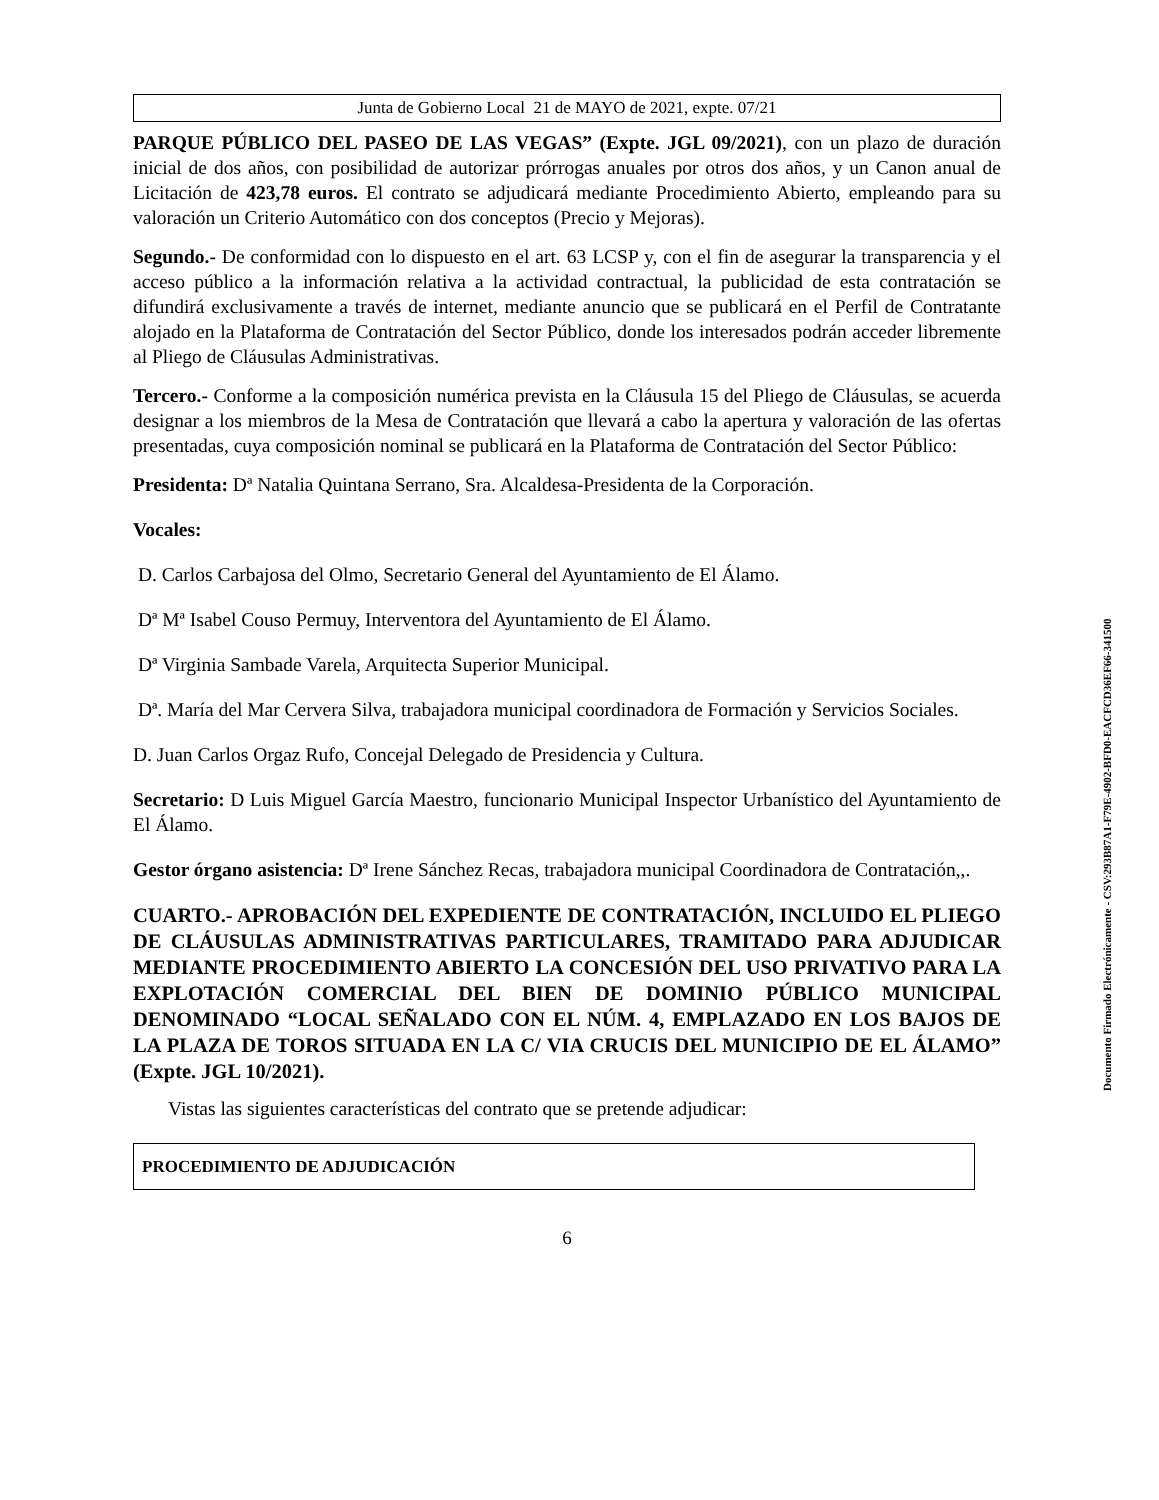Junta de Gobierno Local 21 de MAYO de 2021, expte. 07/21
PARQUE PÚBLICO DEL PASEO DE LAS VEGAS” (Expte. JGL 09/2021), con un plazo de duración inicial de dos años, con posibilidad de autorizar prórrogas anuales por otros dos años, y un Canon anual de Licitación de 423,78 euros. El contrato se adjudicará mediante Procedimiento Abierto, empleando para su valoración un Criterio Automático con dos conceptos (Precio y Mejoras).
Segundo.- De conformidad con lo dispuesto en el art. 63 LCSP y, con el fin de asegurar la transparencia y el acceso público a la información relativa a la actividad contractual, la publicidad de esta contratación se difundirá exclusivamente a través de internet, mediante anuncio que se publicará en el Perfil de Contratante alojado en la Plataforma de Contratación del Sector Público, donde los interesados podrán acceder libremente al Pliego de Cláusulas Administrativas.
Tercero.- Conforme a la composición numérica prevista en la Cláusula 15 del Pliego de Cláusulas, se acuerda designar a los miembros de la Mesa de Contratación que llevará a cabo la apertura y valoración de las ofertas presentadas, cuya composición nominal se publicará en la Plataforma de Contratación del Sector Público:
Presidenta: Dª Natalia Quintana Serrano, Sra. Alcaldesa-Presidenta de la Corporación.
Vocales:
D. Carlos Carbajosa del Olmo, Secretario General del Ayuntamiento de El Álamo.
Dª Mª Isabel Couso Permuy, Interventora del Ayuntamiento de El Álamo.
Dª Virginia Sambade Varela, Arquitecta Superior Municipal.
Dª. María del Mar Cervera Silva, trabajadora municipal coordinadora de Formación y Servicios Sociales.
D. Juan Carlos Orgaz Rufo, Concejal Delegado de Presidencia y Cultura.
Secretario: D Luis Miguel García Maestro, funcionario Municipal Inspector Urbanístico del Ayuntamiento de El Álamo.
Gestor órgano asistencia: Dª Irene Sánchez Recas, trabajadora municipal Coordinadora de Contratación,,.
CUARTO.- APROBACIÓN DEL EXPEDIENTE DE CONTRATACIÓN, INCLUIDO EL PLIEGO DE CLÁUSULAS ADMINISTRATIVAS PARTICULARES, TRAMITADO PARA ADJUDICAR MEDIANTE PROCEDIMIENTO ABIERTO LA CONCESIÓN DEL USO PRIVATIVO PARA LA EXPLOTACIÓN COMERCIAL DEL BIEN DE DOMINIO PÚBLICO MUNICIPAL DENOMINADO “LOCAL SEÑALADO CON EL NÚM. 4, EMPLAZADO EN LOS BAJOS DE LA PLAZA DE TOROS SITUADA EN LA C/ VIA CRUCIS DEL MUNICIPIO DE EL ÁLAMO” (Expte. JGL 10/2021).
Vistas las siguientes características del contrato que se pretende adjudicar:
| PROCEDIMIENTO DE ADJUDICACIÓN |
6
Documento Firmado Electrónicamente - CSV:293B87A1-F79E-4902-BFD0-EACFCD36EF66-341500